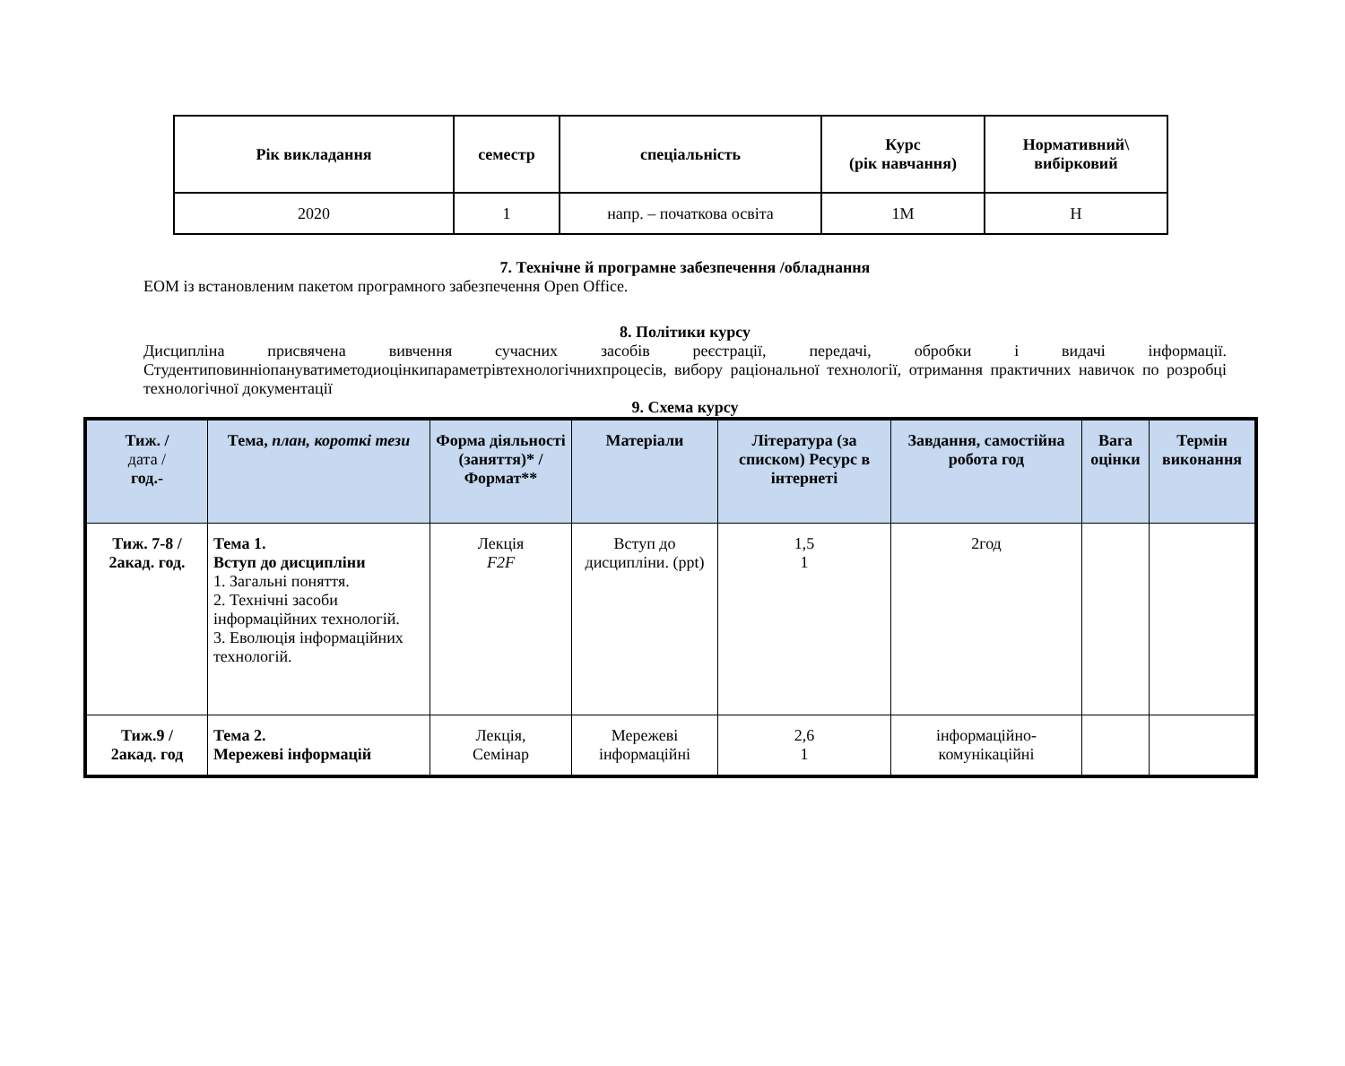| Рік викладання | семестр | спеціальність | Курс (рік навчання) | Нормативний\ вибірковий |
| --- | --- | --- | --- | --- |
| 2020 | 1 | напр. – початкова освіта | 1М | Н |
7. Технічне й програмне забезпечення /обладнання
ЕОМ із встановленим пакетом програмного забезпечення Open Office.
8. Політики курсу
Дисципліна присвячена вивчення сучасних засобів реєстрації, передачі, обробки і видачі інформації.
Студентиповинніопануватиметодиоцінкипараметрівтехнологічнихпроцесів, вибору раціональної технології, отримання практичних навичок по розробці технологічної документації
9. Схема курсу
| Тиж. / дата / год.- | Тема, план, короткі тези | Форма діяльності (заняття)* / Формат** | Матеріали | Література (за списком) Ресурс в інтернеті | Завдання, самостійна робота год | Вага оцінки | Термін виконання |
| --- | --- | --- | --- | --- | --- | --- | --- |
| Тиж. 7-8 / 2акад. год. | Тема 1. Вступ до дисципліни 1. Загальні поняття. 2. Технічні засоби інформаційних технологій. 3. Еволюція інформаційних технологій. | Лекція F2F | Вступ до дисципліни. (ppt) | 1,5 1 | 2год | | |
| Тиж.9 / 2акад. год | Тема 2. Мережеві інформацій | Лекція, Семінар | Мережеві інформаційні | 2,6 1 | інформаційно-комунікаційні | | |